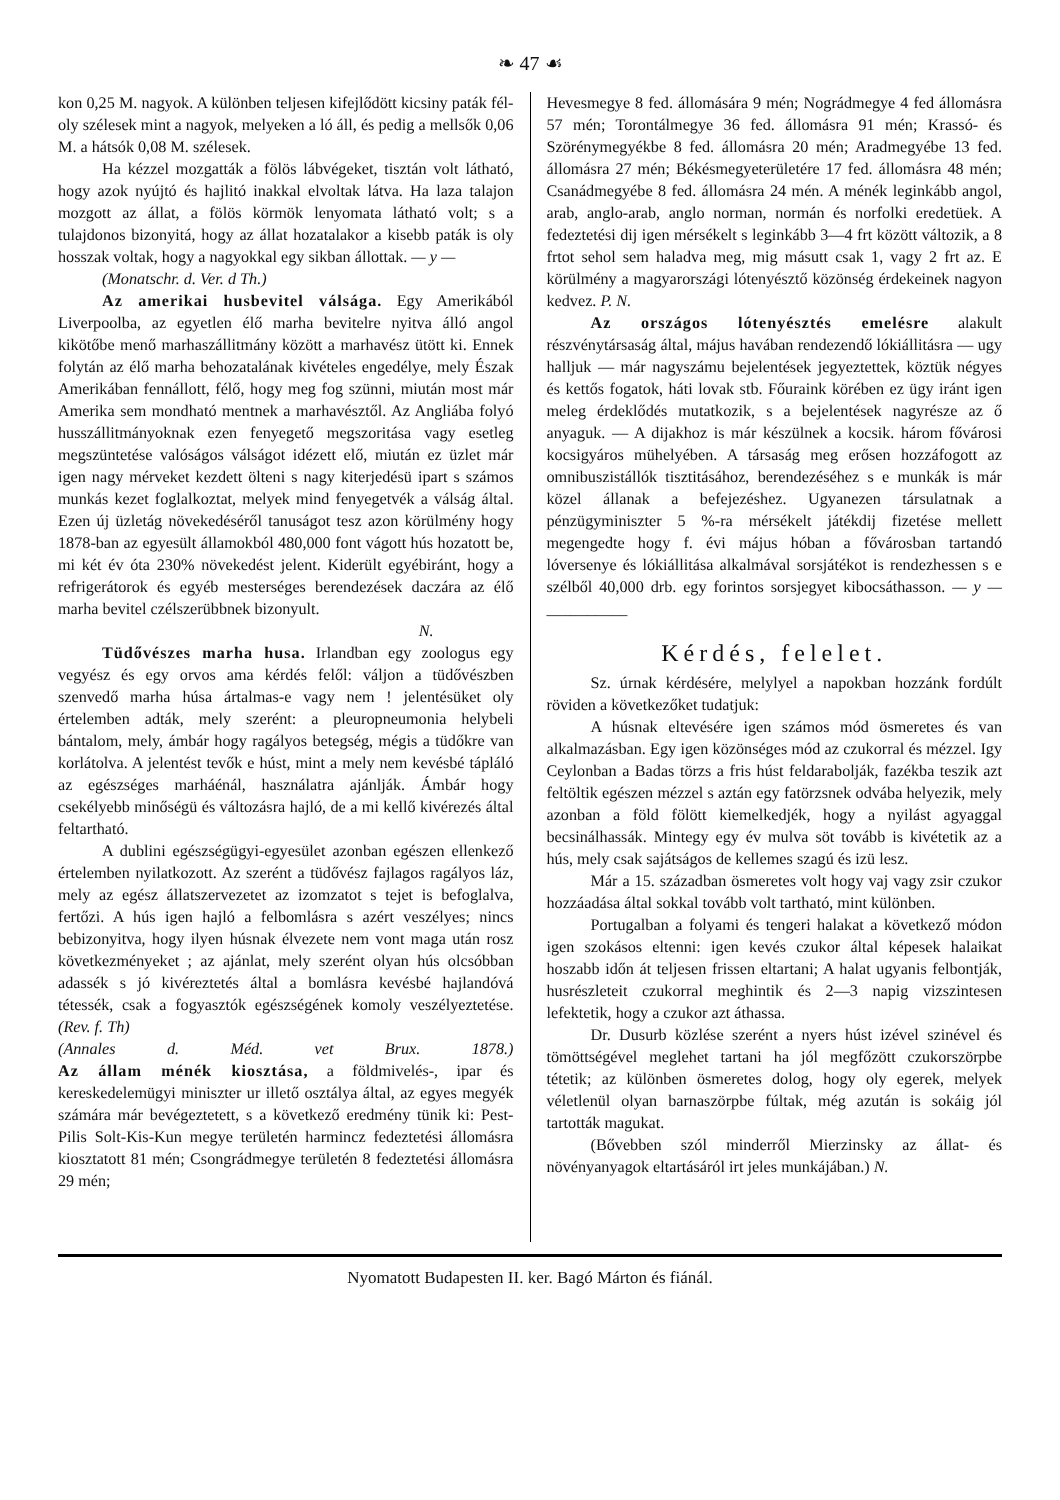❧ 47 ☙
kon 0,25 M. nagyok. A különben teljesen kifejlődött kicsiny paták fél- oly szélesek mint a nagyok, melyeken a ló áll, és pedig a mellsők 0,06 M. a hátsók 0,08 M. szélesek.
Ha kézzel mozgatták a fölös lábvégeket, tisztán volt látható, hogy azok nyújtó és hajlitó inakkal elvoltak látva. Ha laza talajon mozgott az állat, a fölös körmök lenyomata látható volt; s a tulajdonos bizonyitá, hogy az állat hozatalakor a kisebb paták is oly hosszak voltak, hogy a nagyokkal egy sikban állottak. — y —
(Monatschr. d. Ver. d Th.)
Az amerikai husbevitel válsága. Egy Amerikából Liverpoolba, az egyetlen élő marha bevitelre nyitva álló angol kikötőbe menő marhaszállitmány között a marhavész ütött ki. Ennek folytán az élő marha behozatalának kivételes engedélye, mely Észak Amerikában fennállott, félő, hogy meg fog szünni, miután most már Amerika sem mondható mentnek a marhavésztől. Az Angliába folyó husszállitmányoknak ezen fenyegető megszoritása vagy esetleg megszüntetése valóságos válságot idézett elő, miután ez üzlet már igen nagy mérveket kezdett ölteni s nagy kiterjedésü ipart s számos munkás kezet foglalkoztat, melyek mind fenyegetvék a válság által. Ezen új üzletág növekedéséről tanuságot tesz azon körülmény hogy 1878-ban az egyesült államokból 480,000 font vágott hús hozatott be, mi két év óta 230% növekedést jelent. Kiderült egyébiránt, hogy a refrigerátorok és egyéb mesterséges berendezések daczára az élő marha bevitel czélszerübbnek bizonyult.
N.
Tüdővészes marha husa. Irlandban egy zoologus egy vegyész és egy orvos ama kérdés felől: váljon a tüdővészben szenvedő marha húsa ártalmas-e vagy nem ! jelentésüket oly értelemben adták, mely szerént: a pleuropneumonia helybeli bántalom, mely, ámbár hogy ragályos betegség, mégis a tüdőkre van korlátolva. A jelentést tevők e húst, mint a mely nem kevésbé tápláló az egészséges marháénál, használatra ajánlják. Ámbár hogy csekélyebb minőségü és változásra hajló, de a mi kellő kivérezés által feltartható.
A dublini egészségügyi-egyesület azonban egészen ellenkező értelemben nyilatkozott. Az szerént a tüdővész fajlagos ragályos láz, mely az egész állatszervezetet az izomzatot s tejet is befoglalva, fertőzi. A hús igen hajló a felbomlásra s azért veszélyes; nincs bebizonyitva, hogy ilyen húsnak élvezete nem vont maga után rosz következményeket ; az ajánlat, mely szerént olyan hús olcsóbban adassék s jó kivéreztetés által a bomlásra kevésbé hajlandóvá tétessék, csak a fogyasztók egészségének komoly veszélyeztetése. (Rev. f. Th)
(Annales d. Méd. vet Brux. 1878.)
Az állam ménék kiosztása, a földmivelés-, ipar és kereskedelemügyi miniszter ur illető osztálya által, az egyes megyék számára már bevégeztetett, s a következő eredmény tünik ki: Pest-Pilis Solt-Kis-Kun megye területén harmincz fedeztetési állomásra kiosztatott 81 mén; Csongrádmegye területén 8 fedeztetési állomásra 29 mén;
Hevesmegye 8 fed. állomására 9 mén; Nográdmegye 4 fed állomásra 57 mén; Torontálmegye 36 fed. állomásra 91 mén; Krassó- és Szörénymegyékbe 8 fed. állomásra 20 mén; Aradmegyébe 13 fed. állomásra 27 mén; Békésmegyeterületére 17 fed. állomásra 48 mén; Csanádmegyébe 8 fed. állomásra 24 mén. A ménék leginkább angol, arab, anglo-arab, anglo norman, normán és norfolki eredetüek. A fedeztetési dij igen mérsékelt s leginkább 3—4 frt között változik, a 8 frtot sehol sem haladva meg, mig másutt csak 1, vagy 2 frt az. E körülmény a magyarországi lótenyésztő közönség érdekeinek nagyon kedvez. P. N.
Az országos lótenyésztés emelésre alakult részvénytársaság által, május havában rendezendő lókiállitásra — ugy halljuk — már nagyszámu bejelentések jegyeztettek, köztük négyes és kettős fogatok, háti lovak stb. Főuraink körében ez ügy iránt igen meleg érdeklődés mutatkozik, s a bejelentések nagyrésze az ő anyaguk. — A dijakhoz is már készülnek a kocsik. három fővárosi kocsigyáros mühelyében. A társaság meg erősen hozzáfogott az omnibuszistállók tisztitásához, berendezéséhez s e munkák is már közel állanak a befejezéshez. Ugyanezen társulatnak a pénzügyminiszter 5 %-ra mérsékelt játékdij fizetése mellett megengedte hogy f. évi május hóban a fővárosban tartandó lóversenye és lókiállitása alkalmával sorsjátékot is rendezhessen s e szélből 40,000 drb. egy forintos sorsjegyet kibocsáthasson. — y — __________
Kérdés, felelet.
Sz. úrnak kérdésére, melylyel a napokban hozzánk fordúlt röviden a következőket tudatjuk:
A húsnak eltevésére igen számos mód ösmeretes és van alkalmazásban. Egy igen közönséges mód az czukorral és mézzel. Igy Ceylonban a Badas törzs a fris húst feldarabolják, fazékba teszik azt feltöltik egészen mézzel s aztán egy fatörzsnek odvába helyezik, mely azonban a föld fölött kiemelkedjék, hogy a nyilást agyaggal becsinálhassák. Mintegy egy év mulva söt tovább is kivétetik az a hús, mely csak sajátságos de kellemes szagú és izü lesz.
Már a 15. században ösmeretes volt hogy vaj vagy zsir czukor hozzáadása által sokkal tovább volt tartható, mint különben.
Portugalban a folyami és tengeri halakat a következő módon igen szokásos eltenni: igen kevés czukor által képesek halaikat hoszabb időn át teljesen frissen eltartani; A halat ugyanis felbontják, husrészleteit czukorral meghintik és 2—3 napig vizszintesen lefektetik, hogy a czukor azt áthassa.
Dr. Dusurb közlése szerént a nyers húst izével szinével és tömöttségével meglehet tartani ha jól megfőzött czukorszörpbe tétetik; az különben ösmeretes dolog, hogy oly egerek, melyek véletlenül olyan barnaszörpbe fúltak, még azután is sokáig jól tartották magukat.
(Bővebben szól minderről Mierzinsky az állat- és növényanyagok eltartásáról irt jeles munkájában.) N.
Nyomatott Budapesten II. ker. Bagó Márton és fiánál.